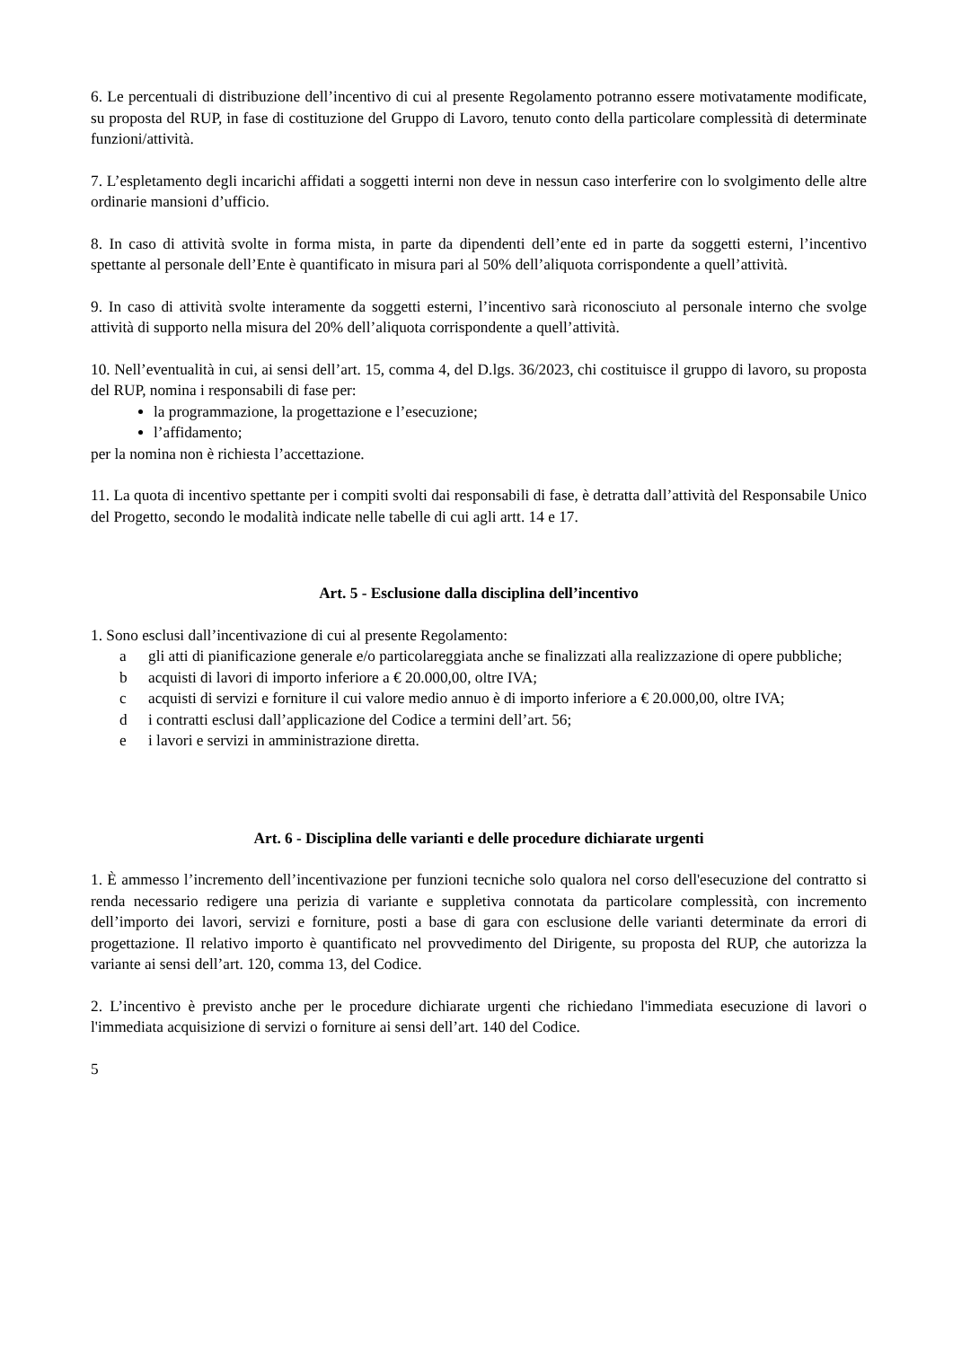6. Le percentuali di distribuzione dell’incentivo di cui al presente Regolamento potranno essere motivatamente modificate, su proposta del RUP, in fase di costituzione del Gruppo di Lavoro, tenuto conto della particolare complessità di determinate funzioni/attività.
7. L’espletamento degli incarichi affidati a soggetti interni non deve in nessun caso interferire con lo svolgimento delle altre ordinarie mansioni d’ufficio.
8. In caso di attività svolte in forma mista, in parte da dipendenti dell’ente ed in parte da soggetti esterni, l’incentivo spettante al personale dell’Ente è quantificato in misura pari al 50% dell’aliquota corrispondente a quell’attività.
9. In caso di attività svolte interamente da soggetti esterni, l’incentivo sarà riconosciuto al personale interno che svolge attività di supporto nella misura del 20% dell’aliquota corrispondente a quell’attività.
10. Nell’eventualità in cui, ai sensi dell’art. 15, comma 4, del D.lgs. 36/2023, chi costituisce il gruppo di lavoro, su proposta del RUP, nomina i responsabili di fase per:
la programmazione, la progettazione e l’esecuzione;
l’affidamento;
per la nomina non è richiesta l’accettazione.
11. La quota di incentivo spettante per i compiti svolti dai responsabili di fase, è detratta dall’attività del Responsabile Unico del Progetto, secondo le modalità indicate nelle tabelle di cui agli artt. 14 e 17.
Art. 5 - Esclusione dalla disciplina dell’incentivo
1. Sono esclusi dall’incentivazione di cui al presente Regolamento:
a gli atti di pianificazione generale e/o particolareggiata anche se finalizzati alla realizzazione di opere pubbliche;
b acquisti di lavori di importo inferiore a € 20.000,00, oltre IVA;
c acquisti di servizi e forniture il cui valore medio annuo è di importo inferiore a € 20.000,00, oltre IVA;
d i contratti esclusi dall’applicazione del Codice a termini dell’art. 56;
e i lavori e servizi in amministrazione diretta.
Art. 6 - Disciplina delle varianti e delle procedure dichiarate urgenti
1. È ammesso l’incremento dell’incentivazione per funzioni tecniche solo qualora nel corso dell'esecuzione del contratto si renda necessario redigere una perizia di variante e suppletiva connotata da particolare complessità, con incremento dell’importo dei lavori, servizi e forniture, posti a base di gara con esclusione delle varianti determinate da errori di progettazione. Il relativo importo è quantificato nel provvedimento del Dirigente, su proposta del RUP, che autorizza la variante ai sensi dell’art. 120, comma 13, del Codice.
2. L’incentivo è previsto anche per le procedure dichiarate urgenti che richiedano l'immediata esecuzione di lavori o l'immediata acquisizione di servizi o forniture ai sensi dell’art. 140 del Codice.
5